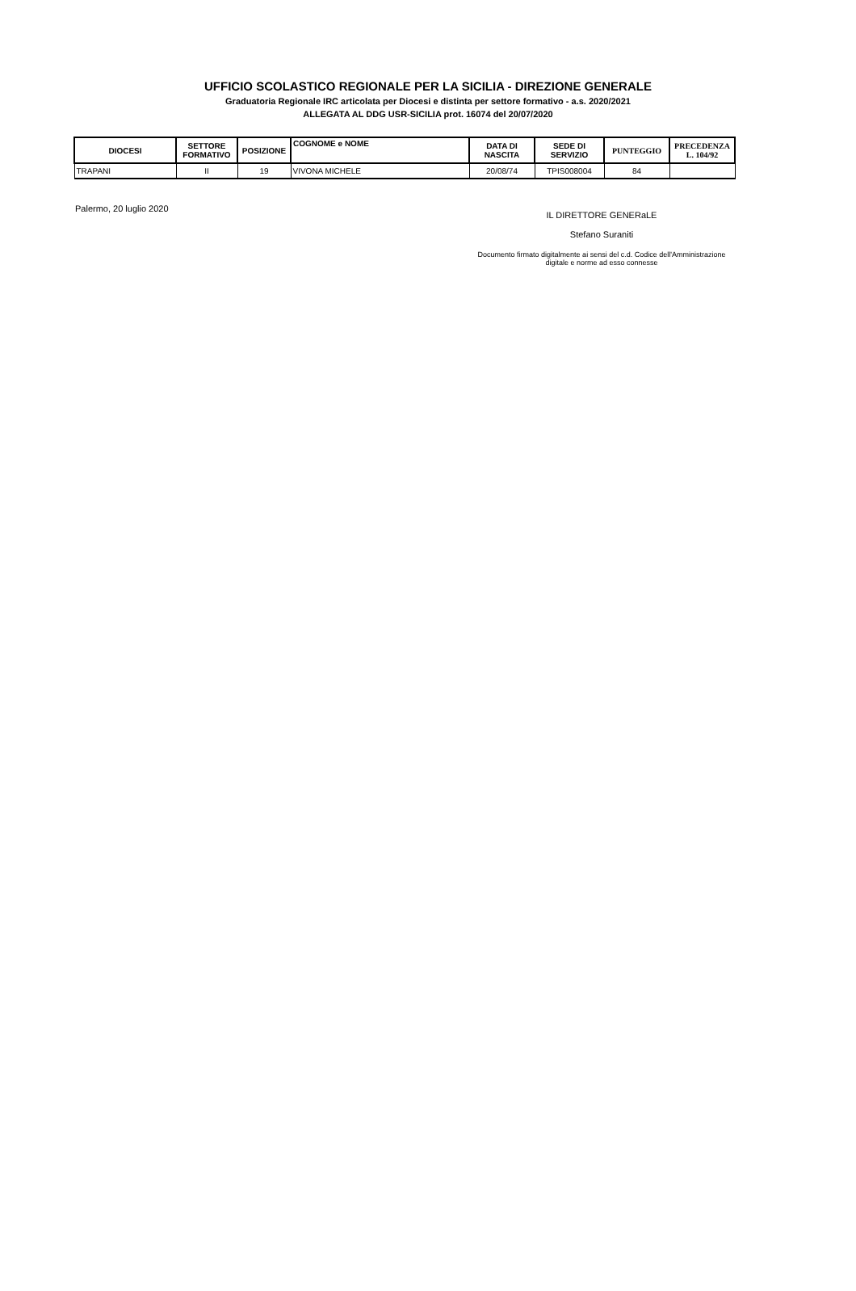UFFICIO SCOLASTICO REGIONALE PER LA SICILIA - DIREZIONE GENERALE
Graduatoria Regionale IRC articolata per Diocesi e distinta per settore formativo - a.s. 2020/2021
ALLEGATA AL DDG USR-SICILIA prot. 16074 del 20/07/2020
| DIOCESI | SETTORE FORMATIVO | POSIZIONE | COGNOME e NOME | DATA DI NASCITA | SEDE DI SERVIZIO | PUNTEGGIO | PRECEDENZA L. 104/92 |
| --- | --- | --- | --- | --- | --- | --- | --- |
| TRAPANI | II | 19 | VIVONA MICHELE | 20/08/74 | TPIS008004 | 84 | |
Palermo, 20 luglio 2020
IL DIRETTORE GENERaLE
Stefano Suraniti
Documento firmato digitalmente ai sensi del c.d. Codice dell'Amministrazione
digitale e norme ad esso connesse